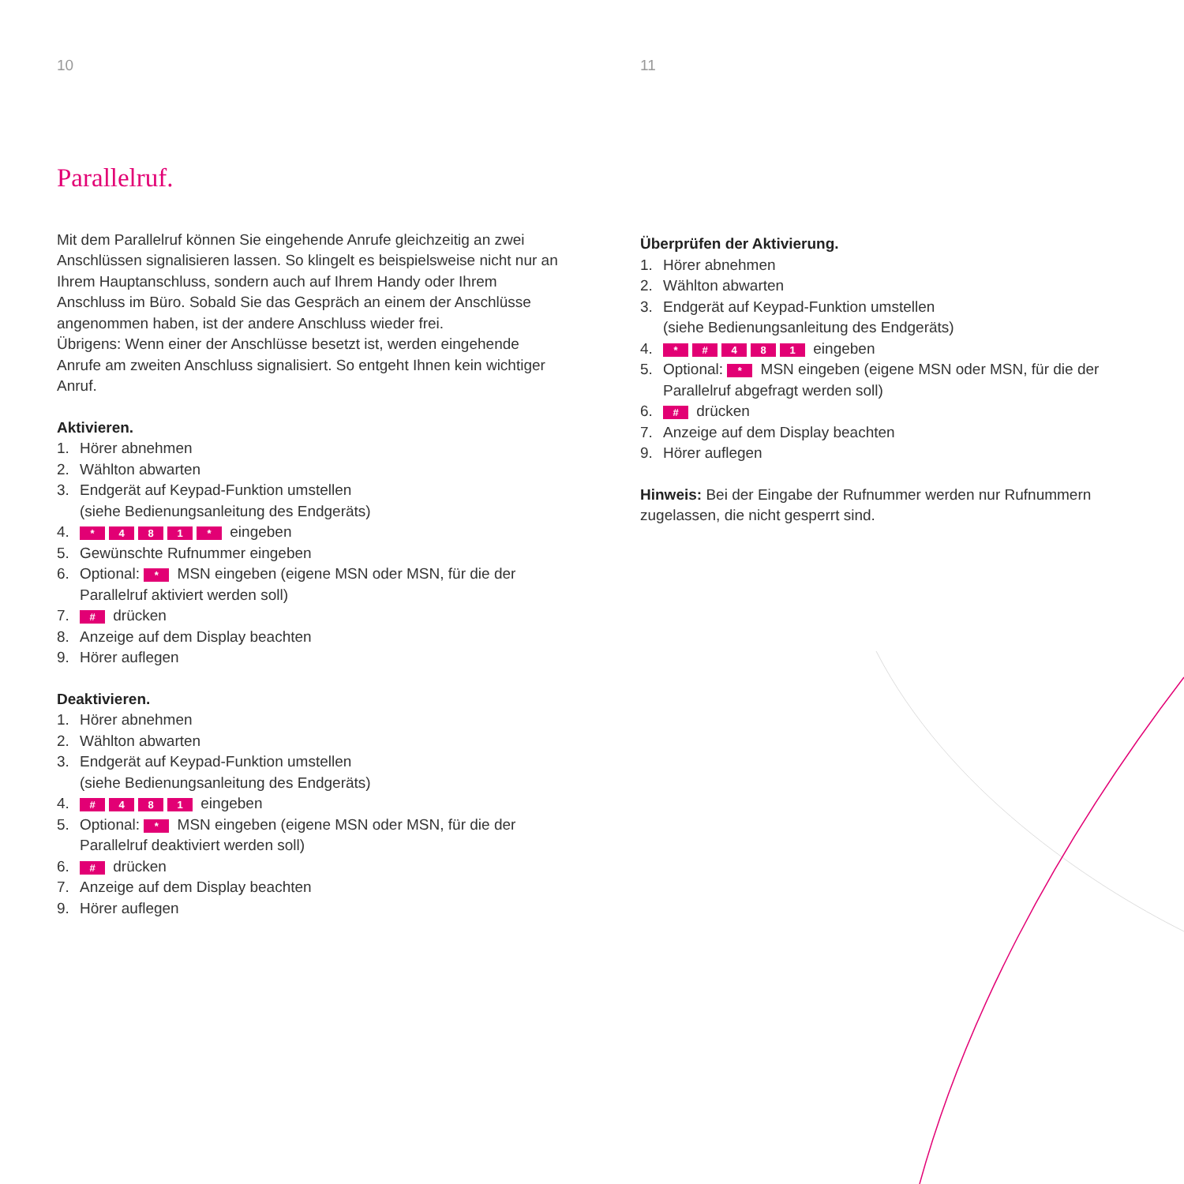10
Parallelruf.
Mit dem Parallelruf können Sie eingehende Anrufe gleichzeitig an zwei Anschlüssen signalisieren lassen. So klingelt es beispielsweise nicht nur an Ihrem Hauptanschluss, sondern auch auf Ihrem Handy oder Ihrem Anschluss im Büro. Sobald Sie das Gespräch an einem der Anschlüsse angenommen haben, ist der andere Anschluss wieder frei.
Übrigens: Wenn einer der Anschlüsse besetzt ist, werden eingehende Anrufe am zweiten Anschluss signalisiert. So entgeht Ihnen kein wichtiger Anruf.
Aktivieren.
1. Hörer abnehmen
2. Wählton abwarten
3. Endgerät auf Keypad-Funktion umstellen
(siehe Bedienungsanleitung des Endgeräts)
4. * 481 * eingeben
5. Gewünschte Rufnummer eingeben
6. Optional: * MSN eingeben (eigene MSN oder MSN, für die der Parallelruf aktiviert werden soll)
7. # drücken
8. Anzeige auf dem Display beachten
9. Hörer auflegen
Deaktivieren.
1. Hörer abnehmen
2. Wählton abwarten
3. Endgerät auf Keypad-Funktion umstellen
(siehe Bedienungsanleitung des Endgeräts)
4. # 481 eingeben
5. Optional: * MSN eingeben (eigene MSN oder MSN, für die der Parallelruf deaktiviert werden soll)
6. # drücken
7. Anzeige auf dem Display beachten
9. Hörer auflegen
11
Überprüfen der Aktivierung.
1. Hörer abnehmen
2. Wählton abwarten
3. Endgerät auf Keypad-Funktion umstellen
(siehe Bedienungsanleitung des Endgeräts)
4. * # 481 eingeben
5. Optional: * MSN eingeben (eigene MSN oder MSN, für die der Parallelruf abgefragt werden soll)
6. # drücken
7. Anzeige auf dem Display beachten
9. Hörer auflegen
Hinweis: Bei der Eingabe der Rufnummer werden nur Rufnummern zugelassen, die nicht gesperrt sind.